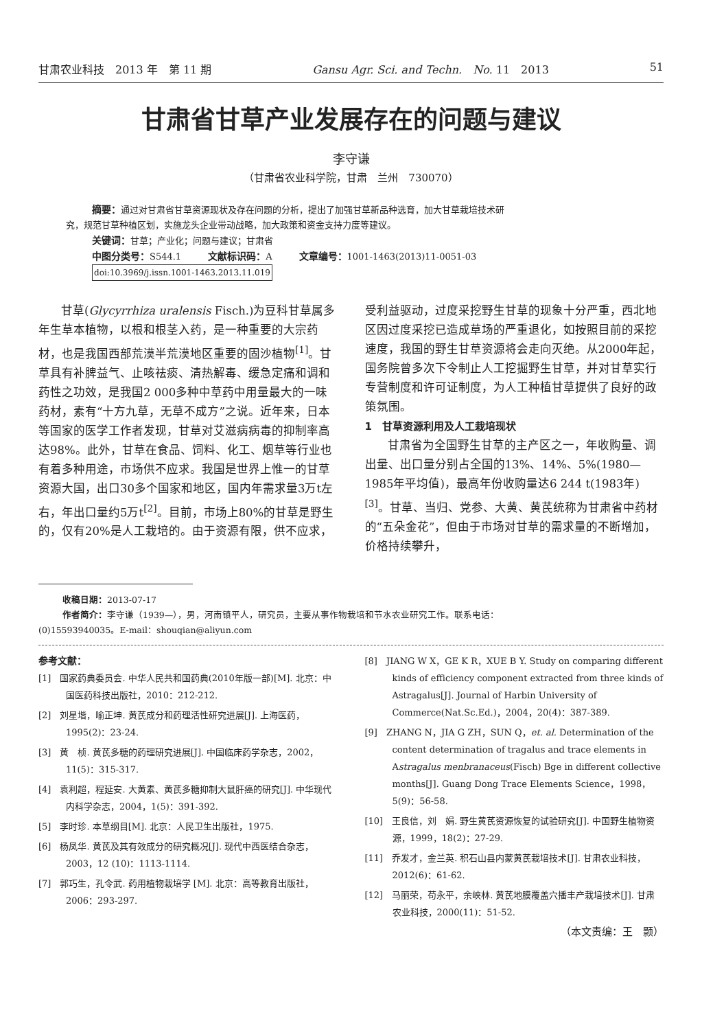甘肃农业科技　2013 年　第 11 期 Gansu Agr. Sci. and Techn.　No. 11　2013 51
甘肃省甘草产业发展存在的问题与建议
李守谦
（甘肃省农业科学院，甘肃　兰州　730070）
摘要：通过对甘肃省甘草资源现状及存在问题的分析，提出了加强甘草新品种选育，加大甘草栽培技术研
究，规范甘草种植区划，实施龙头企业带动战略，加大政策和资金支持力度等建议。
关键词：甘草；产业化；问题与建议；甘肃省
中图分类号：S544.1　　　文献标识码：A　　　文章编号：1001-1463(2013)11-0051-03
doi:10.3969/j.issn.1001-1463.2013.11.019
甘草(Glycyrrhiza uralensis Fisch.)为豆科甘草属多年生草本植物，以根和根茎入药，是一种重要的大宗药材，也是我国西部荒漠半荒漠地区重要的固沙植物<sup>[1]</sup>。甘草具有补脾益气、止咳祛痰、清热解毒、缓急定痛和调和药性之功效，是我国2 000多种中草药中用量最大的一味药材，素有“十方九草，无草不成方”之说。近年来，日本等国家的医学工作者发现，甘草对艾滋病病毒的抑制率高达98%。此外，甘草在食品、饲料、化工、烟草等行业也有着多种用途，市场供不应求。我国是世界上惟一的甘草资源大国，出口30多个国家和地区，国内年需求量3万t左右，年出口量约5万t<sup>[2]</sup>。目前，市场上80%的甘草是野生的，仅有20%是人工栽培的。由于资源有限，供不应求，
受利益驱动，过度采挖野生甘草的现象十分严重，西北地区因过度采挖已造成草场的严重退化，如按照目前的采挖速度，我国的野生甘草资源将会走向灭绝。从2000年起，国务院曾多次下令制止人工挖掘野生甘草，并对甘草实行专营制度和许可证制度，为人工种植甘草提供了良好的政策氛围。
1　甘草资源利用及人工栽培现状
甘肃省为全国野生甘草的主产区之一，年收购量、调出量、出口量分别占全国的13%、14%、5%(1980—1985年平均值)，最高年份收购量达6 244 t(1983年)<sup>[3]</sup>。甘草、当归、党参、大黄、黄芪统称为甘肃省中药材的“五朵金花”，但由于市场对甘草的需求量的不断增加，价格持续攀升，
收稿日期：2013-07-17
作者简介：李守谦（1939—），男，河南镇平人，研究员，主要从事作物栽培和节水农业研究工作。联系电话：
(0)15593940035。E-mail：shouqian@aliyun.com
参考文献：
[1]　国家药典委员会. 中华人民共和国药典(2010年版一部)[M]. 北京：中国医药科技出版社，2010：212-212.
[2]　刘星堦，喻正坤. 黄芪成分和药理活性研究进展[J]. 上海医药，1995(2)：23-24.
[3]　黄　桢. 黄芪多糖的药理研究进展[J]. 中国临床药学杂志，2002，11(5)：315-317.
[4]　袁利超，程延安. 大黄素、黄芪多糖抑制大鼠肝癌的研究[J]. 中华现代内科学杂志，2004，1(5)：391-392.
[5]　李时珍. 本草纲目[M]. 北京：人民卫生出版社，1975.
[6]　杨凤华. 黄芪及其有效成分的研究概况[J]. 现代中西医结合杂志，2003，12 (10)：1113-1114.
[7]　郭巧生，孔令武. 药用植物栽培学 [M]. 北京：高等教育出版社，2006：293-297.
[8]　JIANG W X，GE K R，XUE B Y. Study on comparing different kinds of efficiency component extracted from three kinds of Astragalus[J]. Journal of Harbin University of Commerce(Nat.Sc.Ed.)，2004，20(4)：387-389.
[9]　ZHANG N，JIA G ZH，SUN Q，et. al. Determination of the content determination of tragalus and trace elements in Astragalus menbranaceus(Fisch) Bge in different collective months[J]. Guang Dong Trace Elements Science，1998，5(9)：56-58.
[10]　王良信，刘　娟. 野生黄芪资源恢复的试验研究[J]. 中国野生植物资源，1999，18(2)：27-29.
[11]　乔发才，金兰英. 积石山县内蒙黄芪栽培技术[J]. 甘肃农业科技，2012(6)：61-62.
[12]　马丽荣，苟永平，余峡林. 黄芪地膜覆盖穴播丰产栽培技术[J]. 甘肃农业科技，2000(11)：51-52.
（本文责编：王　颢）